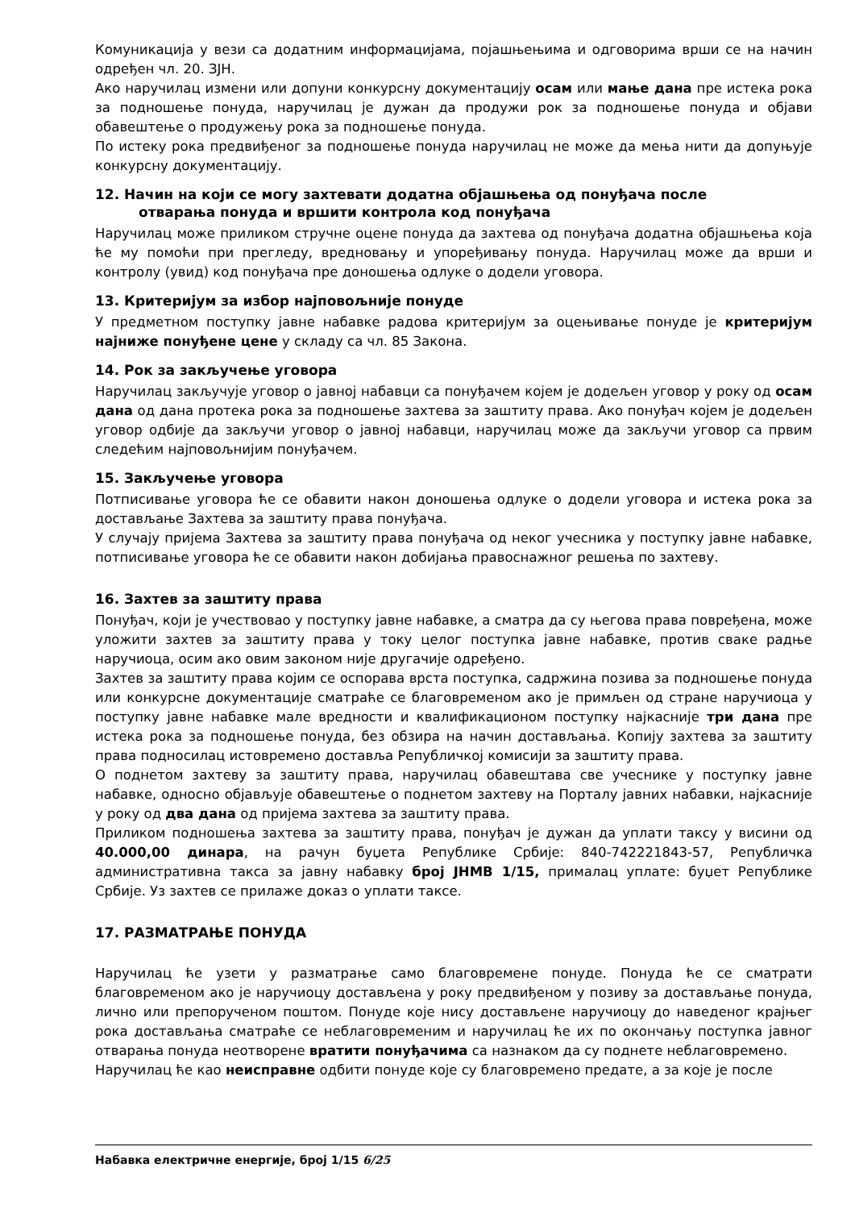Комуникација у вези са додатним информацијама, појашњењима и одговорима врши се на начин одређен чл. 20. ЗЈН.
Ако наручилац измени или допуни конкурсну документацију осам или мање дана пре истека рока за подношење понуда, наручилац је дужан да продужи рок за подношење понуда и објави обавештење о продужењу рока за подношење понуда.
По истеку рока предвиђеног за подношење понуда наручилац не може да мења нити да допуњује конкурсну документацију.
12. Начин на који се могу захтевати додатна објашњења од понуђача после
отварања понуда и вршити контрола код понуђача
Наручилац може приликом стручне оцене понуда да захтева од понуђача додатна објашњења која ће му помоћи при прегледу, вредновању и упоређивању понуда. Наручилац може да врши и контролу (увид) код понуђача пре доношења одлуке о додели уговора.
13. Критеријум за избор најповољније понуде
У предметном поступку јавне набавке радова критеријум за оцењивање понуде је критеријум најниже понуђене цене у складу са чл. 85 Закона.
14. Рок за закључење уговора
Наручилац закључује уговор о јавној набавци са понуђачем којем је додељен уговор у року од осам дана од дана протека рока за подношење захтева за заштиту права. Ако понуђач којем је додељен уговор одбије да закључи уговор о јавној набавци, наручилац може да закључи уговор са првим следећим најповољнијим понуђачем.
15. Закључење уговора
Потписивање уговора ће се обавити након доношења одлуке о додели уговора и истека рока за достављање Захтева за заштиту права понуђача.
У случају пријема Захтева за заштиту права понуђача од неког учесника у поступку јавне набавке, потписивање уговора ће се обавити након добијања правоснажног решења по захтеву.
16. Захтев за заштиту права
Понуђач, који је учествовао у поступку јавне набавке, а сматра да су његова права повређена, може уложити захтев за заштиту права у току целог поступка јавне набавке, против сваке радње наручиоца, осим ако овим законом није другачије одређено.
Захтев за заштиту права којим се оспорава врста поступка, садржина позива за подношење понуда или конкурсне документације сматраће се благовременом ако је примљен од стране наручиоца у поступку јавне набавке мале вредности и квалификационом поступку најкасније три дана пре истека рока за подношење понуда, без обзира на начин достављања. Копију захтева за заштиту права подносилац истовремено доставља Републичкој комисији за заштиту права.
О поднетом захтеву за заштиту права, наручилац обавештава све учеснике у поступку јавне набавке, односно објављује обавештење о поднетом захтеву на Порталу јавних набавки, најкасније у року од два дана од пријема захтева за заштиту права.
Приликом подношења захтева за заштиту права, понуђач је дужан да уплати таксу у висини од 40.000,00 динара, на рачун буџета Републике Србије: 840-742221843-57, Републичка административна такса за јавну набавку број ЈНМВ 1/15, прималац уплате: буџет Републике Србије. Уз захтев се прилаже доказ о уплати таксе.
17. РАЗМАТРАЊЕ ПОНУДА
Наручилац ће узети у разматрање само благовремене понуде. Понуда ће се сматрати благовременом ако је наручиоцу достављена у року предвиђеном у позиву за достављање понуда, лично или препорученом поштом. Понуде које нису достављене наручиоцу до наведеног крајњег рока достављања сматраће се неблаговременим и наручилац ће их по окончању поступка јавног отварања понуда неотворене вратити понуђачима са назнаком да су поднете неблаговремено.
Наручилац ће као неисправне одбити понуде које су благовремено предате, а за које је после
Набавка електричне енергије, број 1/15 6/25